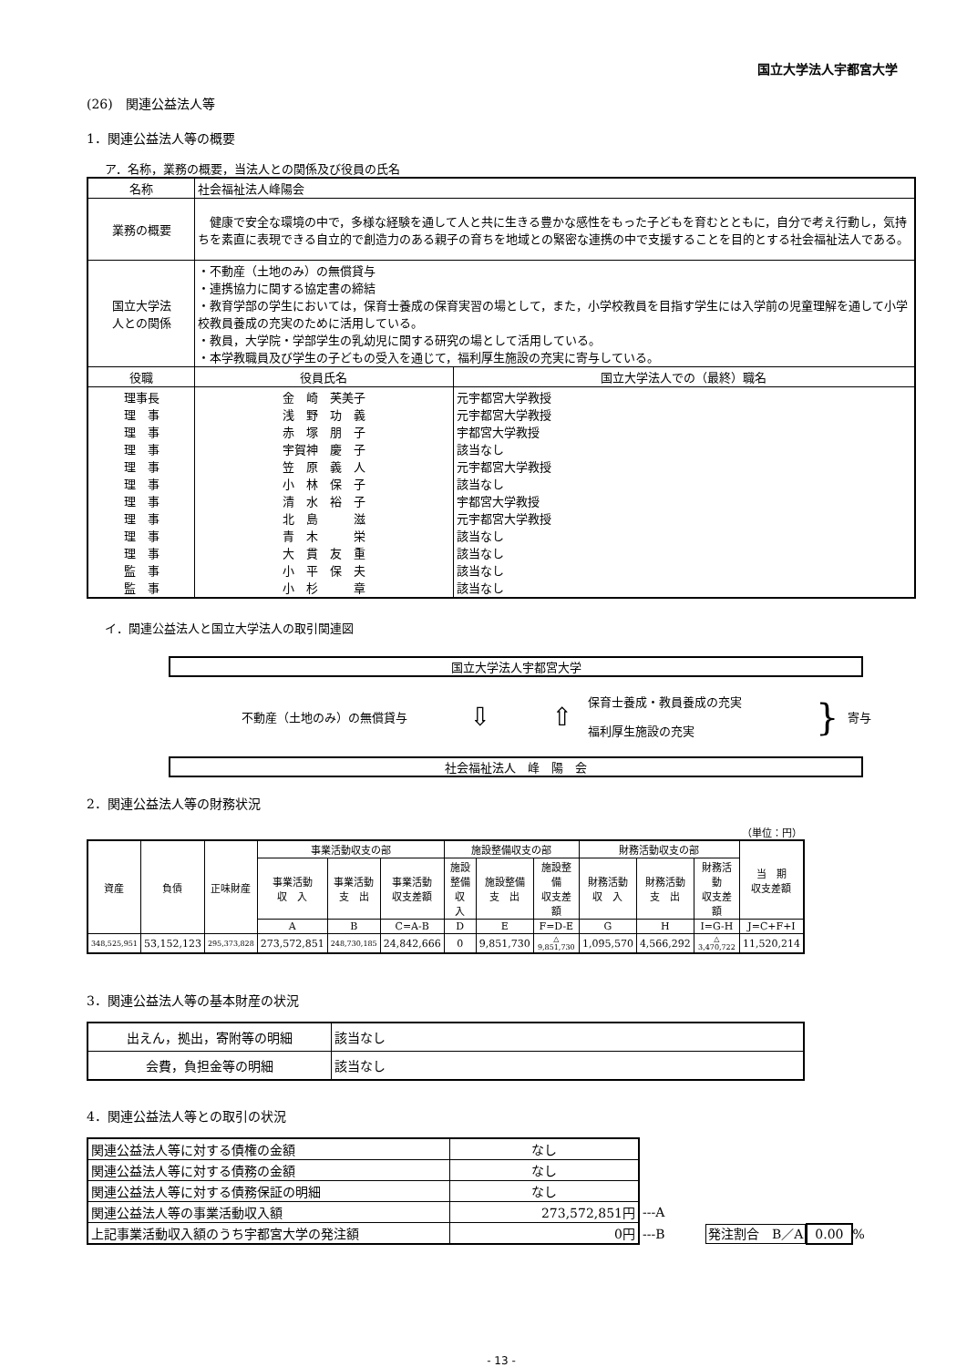国立大学法人宇都宮大学
(26)　関連公益法人等
1．関連公益法人等の概要
ア．名称，業務の概要，当法人との関係及び役員の氏名
| 名称 | 社会福祉法人峰陽会 | | |
| 業務の概要 | 健康で安全な環境の中で，多様な経験を通して人と共に生きる豊かな感性をもった子どもを育むとともに，自分で考え行動し，気持ちを素直に表現できる自立的で創造力のある親子の育ちを地域との緊密な連携の中で支援することを目的とする社会福祉法人である。 | | |
| 国立大学法 人との関係 | ・不動産（土地のみ）の無償貸与 ・連携協力に関する協定書の締結 ・教育学部の学生においては，保育士養成の保育実習の場として，また，小学校教員を目指す学生には入学前の児童理解を通して小学校教員養成の充実のために活用している。 ・教員，大学院・学部学生の乳幼児に関する研究の場として活用している。 ・本学教職員及び学生の子どもの受入を通じて，福利厚生施設の充実に寄与している。 | | |
| 役職 | | 役員氏名 | 国立大学法人での（最終）職名 |
| 理事長 理 事 理 事 理 事 理 事 理 事 理 事 理 事 理 事 理 事 監 事 監 事 | | 金 崎 芙美子 浅 野 功 義 赤 塚 朋 子 宇賀神 慶 子 笠 原 義 人 小 林 保 子 清 水 裕 子 北 島 滋 青 木 栄 大 貫 友 重 小 平 保 夫 小 杉 章 | 元宇都宮大学教授 元宇都宮大学教授 宇都宮大学教授 該当なし 元宇都宮大学教授 該当なし 宇都宮大学教授 元宇都宮大学教授 該当なし 該当なし 該当なし 該当なし |
イ．関連公益法人と国立大学法人の取引関連図
国立大学法人宇都宮大学
不動産（土地のみ）の無償貸与
⇩ ⇧
保育士養成・教員養成の充実
福利厚生施設の充実
}
寄与
社会福祉法人　峰　陽　会
2．関連公益法人等の財務状況
（単位：円）
| 資産 | 負債 | 正味財産 | 事業活動収支の部 | | | 施設整備収支の部 | | | 財務活動収支の部 | | | 当 期 収支差額 |
| --- | --- | --- | --- | --- | --- | --- | --- | --- | --- | --- | --- | --- |
| | | | 事業活動 収 入 | 事業活動 支 出 | 事業活動 収支差額 | 施設整備 収 入 | 施設整備 支 出 | 施設整備 収支差額 | 財務活動 収 入 | 財務活動 支 出 | 財務活動 収支差額 | |
| | | | A | B | C=A-B | D | E | F=D-E | G | H | I=G-H | J=C+F+I |
| 348,525,951 | 53,152,123 | 295,373,828 | 273,572,851 | 248,730,185 | 24,842,666 | 0 | 9,851,730 | △ 9,851,730 | 1,095,570 | 4,566,292 | △ 3,470,722 | 11,520,214 |
3．関連公益法人等の基本財産の状況
| 出えん，拠出，寄附等の明細 | 該当なし |
| 会費，負担金等の明細 | 該当なし |
4．関連公益法人等との取引の状況
| 関連公益法人等に対する債権の金額 | なし | |
| 関連公益法人等に対する債務の金額 | なし | |
| 関連公益法人等に対する債務保証の明細 | なし | |
| 関連公益法人等の事業活動収入額 | 273,572,851円 | ---A |
| 上記事業活動収入額のうち宇都宮大学の発注額 | 0円 | ---B 発注割合 B／A 0.00 % |
- 13 -